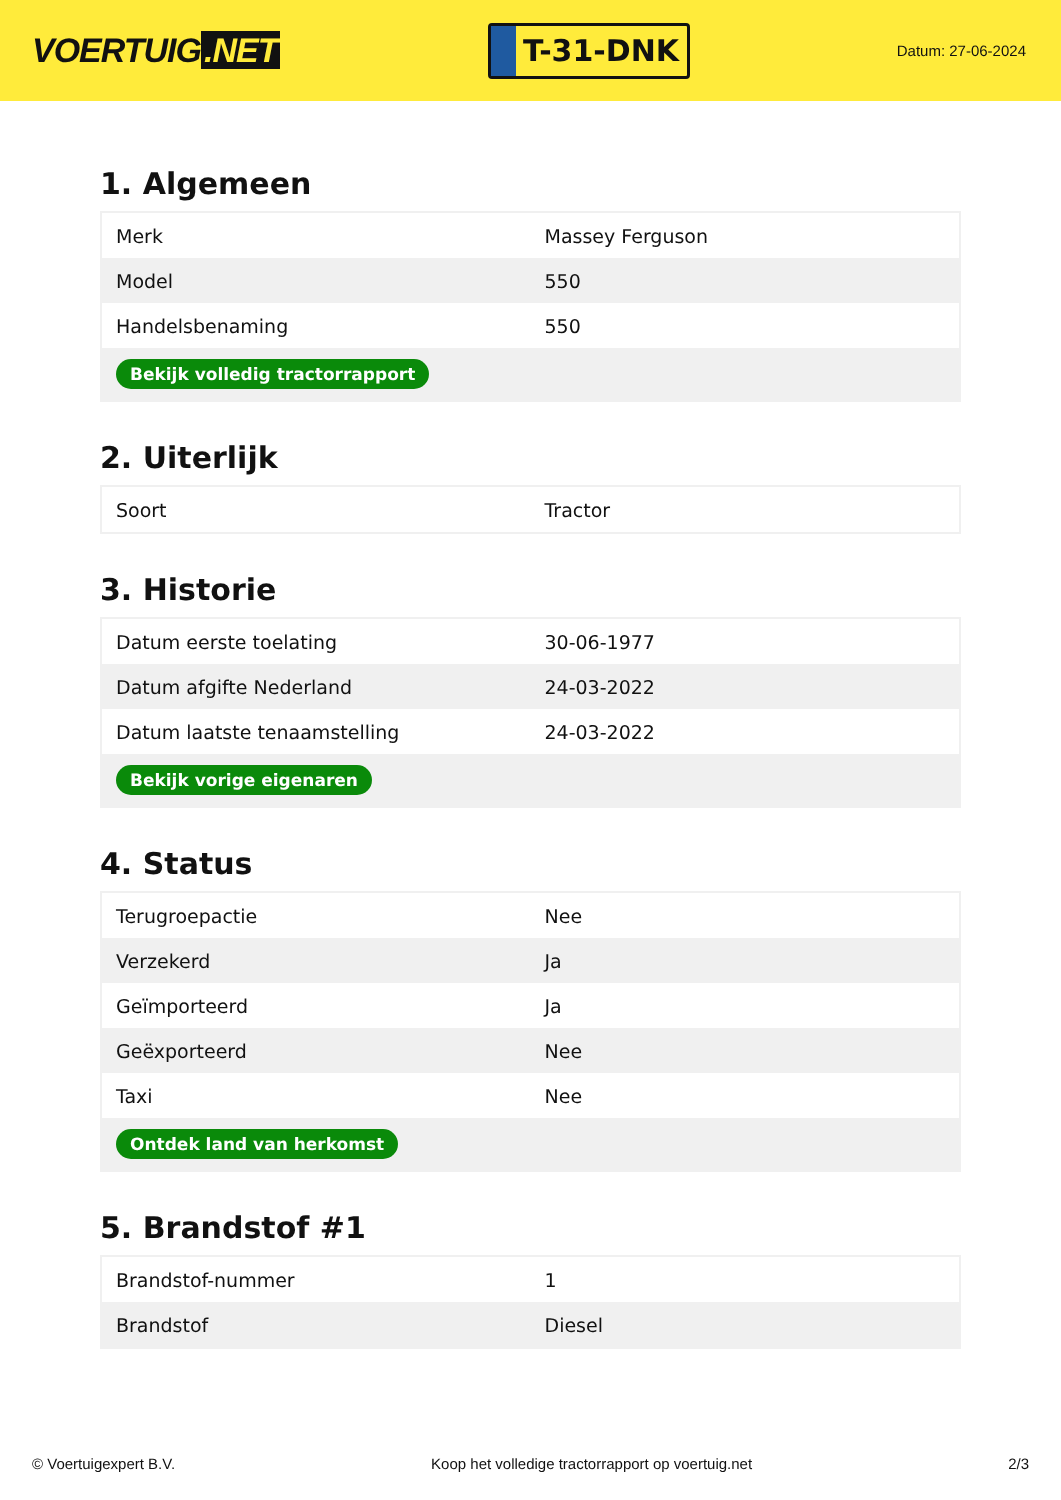VOERTUIG.NET
T-31-DNK
Datum: 27-06-2024
1. Algemeen
| Merk | Massey Ferguson |
| Model | 550 |
| Handelsbenaming | 550 |
| Bekijk volledig tractorrapport | |
2. Uiterlijk
| Soort | Tractor |
3. Historie
| Datum eerste toelating | 30-06-1977 |
| Datum afgifte Nederland | 24-03-2022 |
| Datum laatste tenaamstelling | 24-03-2022 |
| Bekijk vorige eigenaren | |
4. Status
| Terugroepactie | Nee |
| Verzekerd | Ja |
| Geïmporteerd | Ja |
| Geëxporteerd | Nee |
| Taxi | Nee |
| Ontdek land van herkomst | |
5. Brandstof #1
| Brandstof-nummer | 1 |
| Brandstof | Diesel |
© Voertuigexpert B.V. Koop het volledige tractorrapport op voertuig.net 2/3